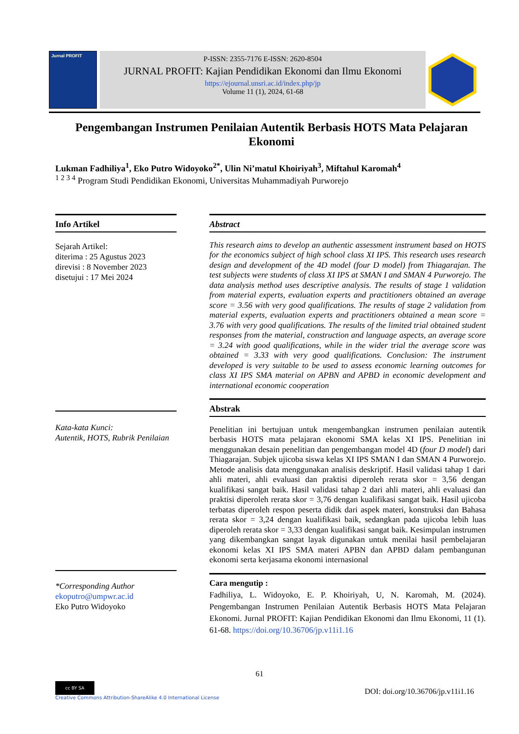Jurnal PROFIT
P-ISSN: 2355-7176 E-ISSN: 2620-8504
JURNAL PROFIT: Kajian Pendidikan Ekonomi dan Ilmu Ekonomi
https://ejournal.unsri.ac.id/index.php/jp
Volume 11 (1), 2024, 61-68
Pengembangan Instrumen Penilaian Autentik Berbasis HOTS Mata Pelajaran Ekonomi
Lukman Fadhiliya<sup>1</sup>, Eko Putro Widoyoko<sup>2*</sup>, Ulin Ni’matul Khoiriyah<sup>3</sup>, Miftahul Karomah<sup>4</sup>
<sup>1 2 3 4</sup> Program Studi Pendidikan Ekonomi, Universitas Muhammadiyah Purworejo
Info Artikel
Sejarah Artikel:
diterima : 25 Agustus 2023
direvisi : 8 November 2023
disetujui : 17 Mei 2024
Kata-kata Kunci:
Autentik, HOTS, Rubrik Penilaian
*Corresponding Author
ekoputro@umpwr.ac.id
Eko Putro Widoyoko
Abstract
This research aims to develop an authentic assessment instrument based on HOTS for the economics subject of high school class XI IPS. This research uses research design and development of the 4D model (four D model) from Thiagarajan. The test subjects were students of class XI IPS at SMAN I and SMAN 4 Purworejo. The data analysis method uses descriptive analysis. The results of stage 1 validation from material experts, evaluation experts and practitioners obtained an average score = 3.56 with very good qualifications. The results of stage 2 validation from material experts, evaluation experts and practitioners obtained a mean score = 3.76 with very good qualifications. The results of the limited trial obtained student responses from the material, construction and language aspects, an average score = 3.24 with good qualifications, while in the wider trial the average score was obtained = 3.33 with very good qualifications. Conclusion: The instrument developed is very suitable to be used to assess economic learning outcomes for class XI IPS SMA material on APBN and APBD in economic development and international economic cooperation
Abstrak
Penelitian ini bertujuan untuk mengembangkan instrumen penilaian autentik berbasis HOTS mata pelajaran ekonomi SMA kelas XI IPS. Penelitian ini menggunakan desain penelitian dan pengembangan model 4D (four D model) dari Thiagarajan. Subjek ujicoba siswa kelas XI IPS SMAN I dan SMAN 4 Purworejo. Metode analisis data menggunakan analisis deskriptif. Hasil validasi tahap 1 dari ahli materi, ahli evaluasi dan praktisi diperoleh rerata skor = 3,56 dengan kualifikasi sangat baik. Hasil validasi tahap 2 dari ahli materi, ahli evaluasi dan praktisi diperoleh rerata skor = 3,76 dengan kualifikasi sangat baik. Hasil ujicoba terbatas diperoleh respon peserta didik dari aspek materi, konstruksi dan Bahasa rerata skor = 3,24 dengan kualifikasi baik, sedangkan pada ujicoba lebih luas diperoleh rerata skor = 3,33 dengan kualifikasi sangat baik. Kesimpulan instrumen yang dikembangkan sangat layak digunakan untuk menilai hasil pembelajaran ekonomi kelas XI IPS SMA materi APBN dan APBD dalam pembangunan ekonomi serta kerjasama ekonomi internasional
Cara mengutip :
Fadhiliya, L. Widoyoko, E. P. Khoiriyah, U, N. Karomah, M. (2024). Pengembangan Instrumen Penilaian Autentik Berbasis HOTS Mata Pelajaran Ekonomi. Jurnal PROFIT: Kajian Pendidikan Ekonomi dan Ilmu Ekonomi, 11 (1). 61-68. https://doi.org/10.36706/jp.v11i1.16
61
cc BY SA
Creative Commons Attribution-ShareAlike 4.0 International License
DOI: doi.org/10.36706/jp.v11i1.16